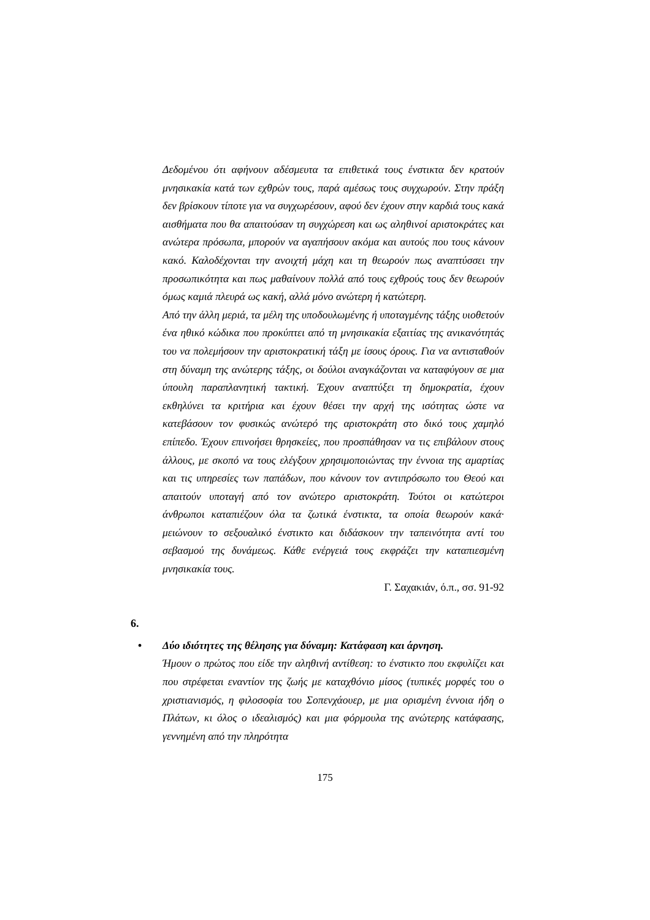Δεδομένου ότι αφήνουν αδέσμευτα τα επιθετικά τους ένστικτα δεν κρατούν μνησικακία κατά των εχθρών τους, παρά αμέσως τους συγχωρούν. Στην πράξη δεν βρίσκουν τίποτε για να συγχωρέσουν, αφού δεν έχουν στην καρδιά τους κακά αισθήματα που θα απαιτούσαν τη συγχώρεση και ως αληθινοί αριστοκράτες και ανώτερα πρόσωπα, μπορούν να αγαπήσουν ακόμα και αυτούς που τους κάνουν κακό. Καλοδέχονται την ανοιχτή μάχη και τη θεωρούν πως αναπτύσσει την προσωπικότητα και πως μαθαίνουν πολλά από τους εχθρούς τους δεν θεωρούν όμως καμιά πλευρά ως κακή, αλλά μόνο ανώτερη ή κατώτερη.
Από την άλλη μεριά, τα μέλη της υποδουλωμένης ή υποταγμένης τάξης υιοθετούν ένα ηθικό κώδικα που προκύπτει από τη μνησικακία εξαιτίας της ανικανότητάς του να πολεμήσουν την αριστοκρατική τάξη με ίσους όρους. Για να αντισταθούν στη δύναμη της ανώτερης τάξης, οι δούλοι αναγκάζονται να καταφύγουν σε μια ύπουλη παραπλανητική τακτική. Έχουν αναπτύξει τη δημοκρατία, έχουν εκθηλύνει τα κριτήρια και έχουν θέσει την αρχή της ισότητας ώστε να κατεβάσουν τον φυσικώς ανώτερό της αριστοκράτη στο δικό τους χαμηλό επίπεδο. Έχουν επινοήσει θρησκείες, που προσπάθησαν να τις επιβάλουν στους άλλους, με σκοπό να τους ελέγξουν χρησιμοποιώντας την έννοια της αμαρτίας και τις υπηρεσίες των παπάδων, που κάνουν τον αντιπρόσωπο του Θεού και απαιτούν υποταγή από τον ανώτερο αριστοκράτη. Τούτοι οι κατώτεροι άνθρωποι καταπιέζουν όλα τα ζωτικά ένστικτα, τα οποία θεωρούν κακά· μειώνουν το σεξουαλικό ένστικτο και διδάσκουν την ταπεινότητα αντί του σεβασμού της δυνάμεως. Κάθε ενέργειά τους εκφράζει την καταπιεσμένη μνησικακία τους.
Γ. Σαχακιάν, ό.π., σσ. 91-92
6.
• Δύο ιδιότητες της θέλησης για δύναμη: Κατάφαση και άρνηση.
Ήμουν ο πρώτος που είδε την αληθινή αντίθεση: το ένστικτο που εκφυλίζει και που στρέφεται εναντίον της ζωής με καταχθόνιο μίσος (τυπικές μορφές του ο χριστιανισμός, η φιλοσοφία του Σοπενχάουερ, με μια ορισμένη έννοια ήδη ο Πλάτων, κι όλος ο ιδεαλισμός) και μια φόρμουλα της ανώτερης κατάφασης, γεννημένη από την πληρότητα
175